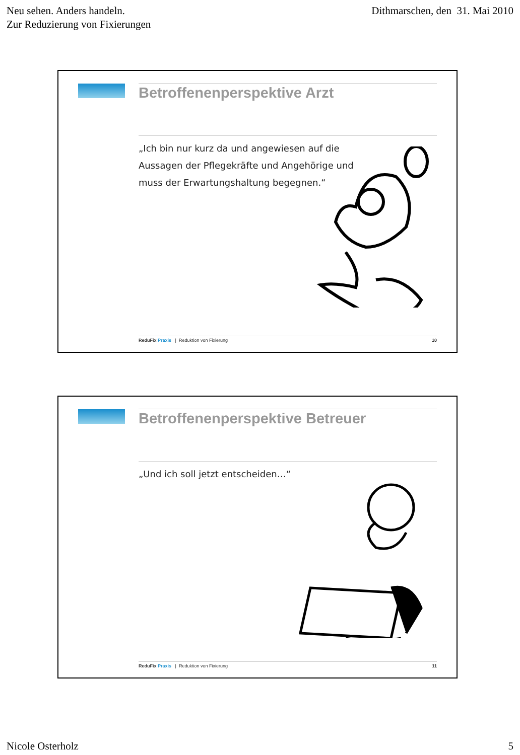Neu sehen. Anders handeln.
Zur Reduzierung von Fixierungen
Dithmarschen, den 31. Mai 2010
Betroffenenperspektive Arzt
„Ich bin nur kurz da und angewiesen auf die Aussagen der Pflegekräfte und Angehörige und muss der Erwartungshaltung begegnen.“
ReduFix Praxis | Reduktion von Fixierung
10
Betroffenenperspektive Betreuer
„Und ich soll jetzt entscheiden…“
ReduFix Praxis | Reduktion von Fixierung
11
Nicole Osterholz 5